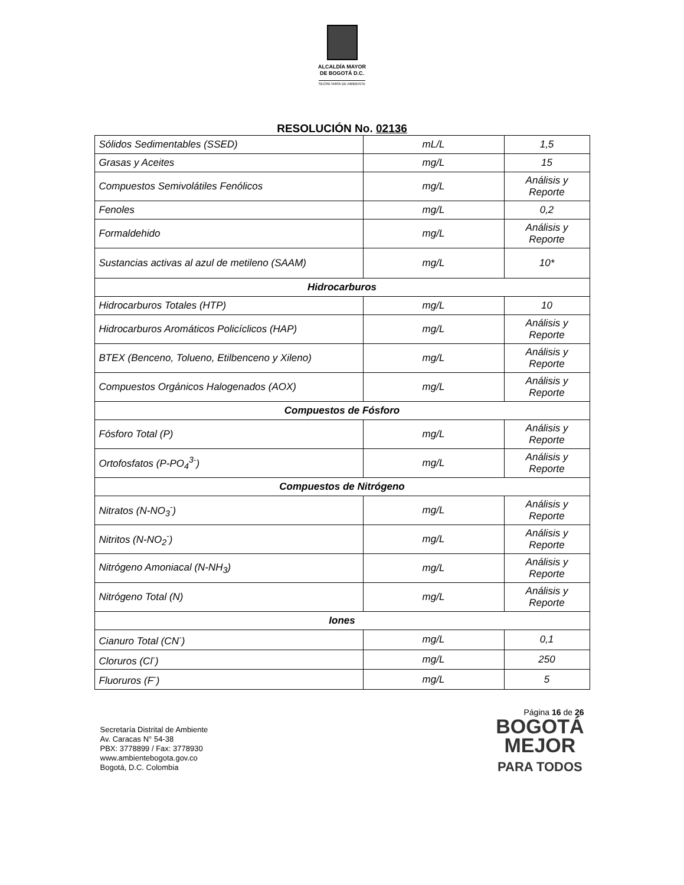ALCALDÍA MAYOR
DE BOGOTÁ D.C.
SECRETARÍA DE AMBIENTE
RESOLUCIÓN No. 02136
| Sólidos Sedimentables (SSED) | mL/L | 1,5 |
| Grasas y Aceites | mg/L | 15 |
| Compuestos Semivolátiles Fenólicos | mg/L | Análisis y Reporte |
| Fenoles | mg/L | 0,2 |
| Formaldehido | mg/L | Análisis y Reporte |
| Sustancias activas al azul de metileno (SAAM) | mg/L | 10* |
| Hidrocarburos | | |
| Hidrocarburos Totales (HTP) | mg/L | 10 |
| Hidrocarburos Aromáticos Policíclicos (HAP) | mg/L | Análisis y Reporte |
| BTEX (Benceno, Tolueno, Etilbenceno y Xileno) | mg/L | Análisis y Reporte |
| Compuestos Orgánicos Halogenados (AOX) | mg/L | Análisis y Reporte |
| Compuestos de Fósforo | | |
| Fósforo Total (P) | mg/L | Análisis y Reporte |
| Ortofosfatos (P-PO<sub>4</sub><sup>3-</sup>) | mg/L | Análisis y Reporte |
| Compuestos de Nitrógeno | | |
| Nitratos (N-NO<sub>3</sub><sup>-</sup>) | mg/L | Análisis y Reporte |
| Nitritos (N-NO<sub>2</sub><sup>-</sup>) | mg/L | Análisis y Reporte |
| Nitrógeno Amoniacal (N-NH<sub>3</sub>) | mg/L | Análisis y Reporte |
| Nitrógeno Total (N) | mg/L | Análisis y Reporte |
| Iones | | |
| Cianuro Total (CN<sup>-</sup>) | mg/L | 0,1 |
| Cloruros (Cl<sup>-</sup>) | mg/L | 250 |
| Fluoruros (F<sup>-</sup>) | mg/L | 5 |
Secretaría Distrital de Ambiente
Av. Caracas N° 54-38
PBX: 3778899 / Fax: 3778930
www.ambientebogota.gov.co
Bogotá, D.C. Colombia
Página 16 de 26
BOGOTÁ
MEJOR
PARA TODOS